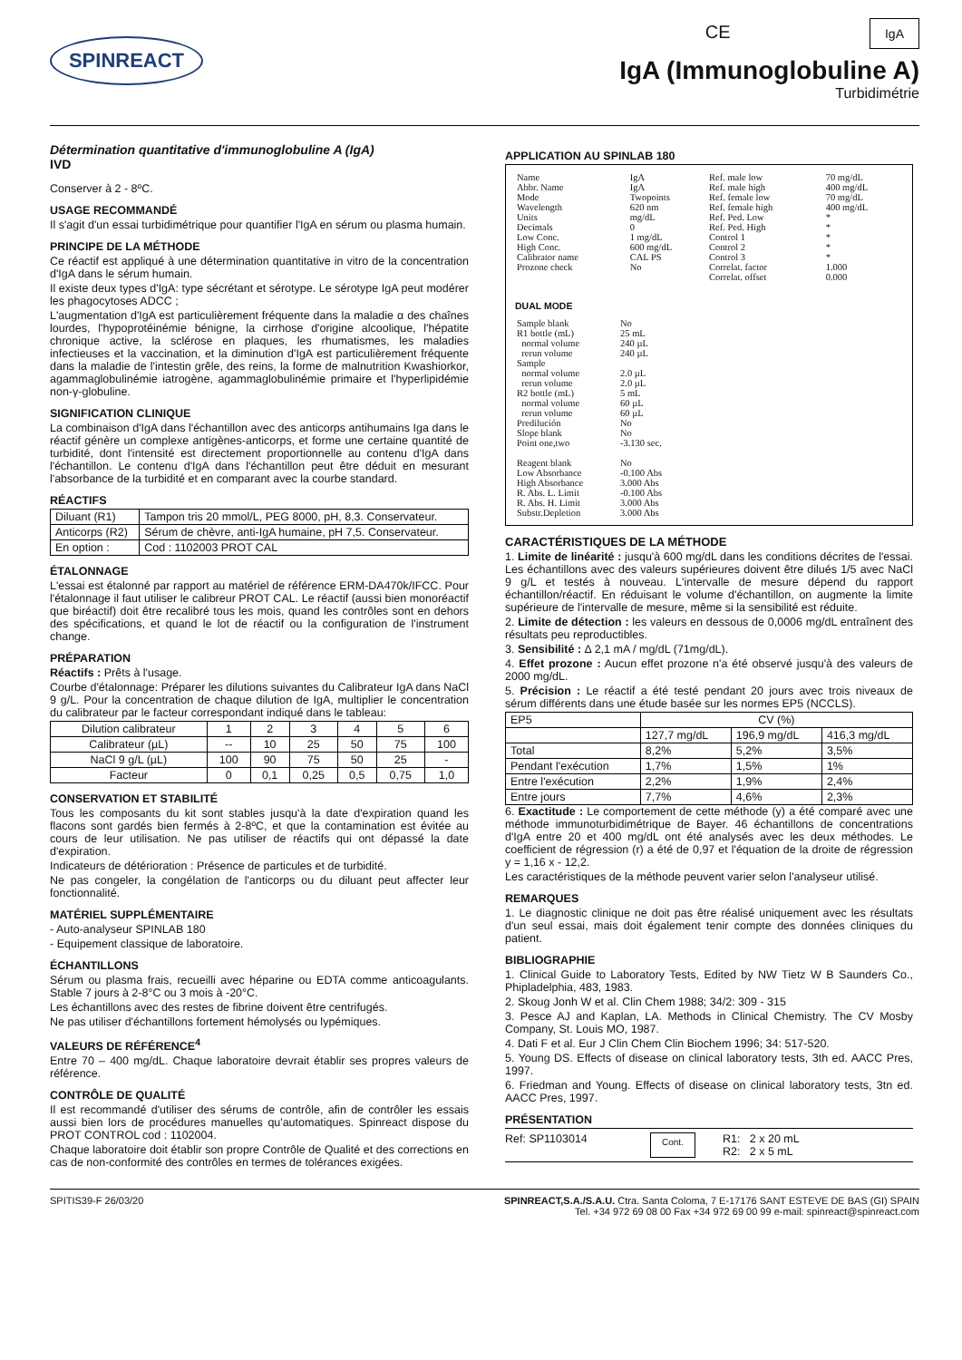SPINREACT
CE IgA
IgA (Immunoglobuline A)
Turbidimétrie
Détermination quantitative d'immunoglobuline A (IgA)
IVD
Conserver à 2 - 8ºC.
USAGE RECOMMANDÉ
Il s'agit d'un essai turbidimétrique pour quantifier l'IgA en sérum ou plasma humain.
PRINCIPE DE LA MÉTHODE
Ce réactif est appliqué à une détermination quantitative in vitro de la concentration d'IgA dans le sérum humain.
Il existe deux types d'IgA: type sécrétant et sérotype. Le sérotype IgA peut modérer les phagocytoses ADCC ;
L'augmentation d'IgA est particulièrement fréquente dans la maladie α des chaînes lourdes, l'hypoprotéinémie bénigne, la cirrhose d'origine alcoolique, l'hépatite chronique active, la sclérose en plaques, les rhumatismes, les maladies infectieuses et la vaccination, et la diminution d'IgA est particulièrement fréquente dans la maladie de l'intestin grêle, des reins, la forme de malnutrition Kwashiorkor, agammaglobulinémie iatrogène, agammaglobulinémie primaire et l'hyperlipidémie non-γ-globuline.
SIGNIFICATION CLINIQUE
La combinaison d'IgA dans l'échantillon avec des anticorps antihumains Iga dans le réactif génère un complexe antigènes-anticorps, et forme une certaine quantité de turbidité, dont l'intensité est directement proportionnelle au contenu d'IgA dans l'échantillon. Le contenu d'IgA dans l'échantillon peut être déduit en mesurant l'absorbance de la turbidité et en comparant avec la courbe standard.
RÉACTIFS
| Diluant (R1) | Tampon tris 20 mmol/L, PEG 8000, pH, 8,3. Conservateur. |
| Anticorps (R2) | Sérum de chèvre, anti-IgA humaine, pH 7,5. Conservateur. |
| En option : | Cod : 1102003 PROT CAL |
ÉTALONNAGE
L'essai est étalonné par rapport au matériel de référence ERM-DA470k/IFCC. Pour l'étalonnage il faut utiliser le calibreur PROT CAL. Le réactif (aussi bien monoréactif que biréactif) doit être recalibré tous les mois, quand les contrôles sont en dehors des spécifications, et quand le lot de réactif ou la configuration de l'instrument change.
PRÉPARATION
Réactifs : Prêts à l'usage.
Courbe d'étalonnage: Préparer les dilutions suivantes du Calibrateur IgA dans NaCl 9 g/L. Pour la concentration de chaque dilution de IgA, multiplier le concentration du calibrateur par le facteur correspondant indiqué dans le tableau:
| Dilution calibrateur | 1 | 2 | 3 | 4 | 5 | 6 |
| Calibrateur (µL) | -- | 10 | 25 | 50 | 75 | 100 |
| NaCl 9 g/L (µL) | 100 | 90 | 75 | 50 | 25 | - |
| Facteur | 0 | 0,1 | 0,25 | 0,5 | 0,75 | 1,0 |
CONSERVATION ET STABILITÉ
Tous les composants du kit sont stables jusqu'à la date d'expiration quand les flacons sont gardés bien fermés à 2-8ºC, et que la contamination est évitée au cours de leur utilisation. Ne pas utiliser de réactifs qui ont dépassé la date d'expiration.
Indicateurs de détérioration : Présence de particules et de turbidité.
Ne pas congeler, la congélation de l'anticorps ou du diluant peut affecter leur fonctionnalité.
MATÉRIEL SUPPLÉMENTAIRE
- Auto-analyseur SPINLAB 180
- Equipement classique de laboratoire.
ÉCHANTILLONS
Sérum ou plasma frais, recueilli avec héparine ou EDTA comme anticoagulants. Stable 7 jours à 2-8°C ou 3 mois à -20°C.
Les échantillons avec des restes de fibrine doivent être centrifugés.
Ne pas utiliser d'échantillons fortement hémolysés ou lypémiques.
VALEURS DE RÉFÉRENCE<sup>4</sup>
Entre 70 – 400 mg/dL. Chaque laboratoire devrait établir ses propres valeurs de référence.
CONTRÔLE DE QUALITÉ
Il est recommandé d'utiliser des sérums de contrôle, afin de contrôler les essais aussi bien lors de procédures manuelles qu'automatiques. Spinreact dispose du PROT CONTROL cod : 1102004.
Chaque laboratoire doit établir son propre Contrôle de Qualité et des corrections en cas de non-conformité des contrôles en termes de tolérances exigées.
APPLICATION AU SPINLAB 180
| Name Abbr. Name Mode Wavelength Units Decimals Low Conc. High Conc. Calibrator name Prozone check | IgA IgA Twopoints 620 nm mg/dL 0 1 mg/dL 600 mg/dL CAL PS No | Ref. male low Ref. male high Ref. female low Ref. female high Ref. Ped. Low Ref. Ped. High Control 1 Control 2 Control 3 Correlat. factor Correlat. offset | 70 mg/dL 400 mg/dL 70 mg/dL 400 mg/dL * * * * * 1.000 0.000 |
DUAL MODE
| Sample blank R1 bottle (mL) normal volume rerun volume Sample normal volume rerun volume R2 bottle (mL) normal volume rerun volume Predilución Slope blank Point one,two Reagent blank Low Absorbance High Absorbance R. Abs. L. Limit R. Abs. H. Limit Substr.Depletion | No 25 mL 240 µL 240 µL 2.0 µL 2.0 µL 5 mL 60 µL 60 µL No No -3.130 sec. No -0.100 Abs 3.000 Abs -0.100 Abs 3.000 Abs 3.000 Abs |
CARACTÉRISTIQUES DE LA MÉTHODE
1. Limite de linéarité : jusqu'à 600 mg/dL dans les conditions décrites de l'essai. Les échantillons avec des valeurs supérieures doivent être dilués 1/5 avec NaCl 9 g/L et testés à nouveau. L'intervalle de mesure dépend du rapport échantillon/réactif. En réduisant le volume d'échantillon, on augmente la limite supérieure de l'intervalle de mesure, même si la sensibilité est réduite.
2. Limite de détection : les valeurs en dessous de 0,0006 mg/dL entraînent des résultats peu reproductibles.
3. Sensibilité : Δ 2,1 mA / mg/dL (71mg/dL).
4. Effet prozone : Aucun effet prozone n'a été observé jusqu'à des valeurs de 2000 mg/dL.
5. Précision : Le réactif a été testé pendant 20 jours avec trois niveaux de sérum différents dans une étude basée sur les normes EP5 (NCCLS).
| EP5 | CV (%) | | |
| | 127,7 mg/dL | 196,9 mg/dL | 416,3 mg/dL |
| Total | 8,2% | 5,2% | 3,5% |
| Pendant l'exécution | 1,7% | 1,5% | 1% |
| Entre l'exécution | 2,2% | 1,9% | 2,4% |
| Entre jours | 7,7% | 4,6% | 2,3% |
6. Exactitude : Le comportement de cette méthode (y) a été comparé avec une méthode immunoturbidimétrique de Bayer. 46 échantillons de concentrations d'IgA entre 20 et 400 mg/dL ont été analysés avec les deux méthodes. Le coefficient de régression (r) a été de 0,97 et l'équation de la droite de régression y = 1,16 x - 12,2.
Les caractéristiques de la méthode peuvent varier selon l'analyseur utilisé.
REMARQUES
1. Le diagnostic clinique ne doit pas être réalisé uniquement avec les résultats d'un seul essai, mais doit également tenir compte des données cliniques du patient.
BIBLIOGRAPHIE
1. Clinical Guide to Laboratory Tests, Edited by NW Tietz W B Saunders Co., Phipladelphia, 483, 1983.
2. Skoug Jonh W et al. Clin Chem 1988; 34/2: 309 - 315
3. Pesce AJ and Kaplan, LA. Methods in Clinical Chemistry. The CV Mosby Company, St. Louis MO, 1987.
4. Dati F et al. Eur J Clin Chem Clin Biochem 1996; 34: 517-520.
5. Young DS. Effects of disease on clinical laboratory tests, 3th ed. AACC Pres, 1997.
6. Friedman and Young. Effects of disease on clinical laboratory tests, 3tn ed. AACC Pres, 1997.
PRÉSENTATION
Ref: SP1103014 Cont. R1: 2 x 20 mL
R2: 2 x 5 mL
SPITIS39-F 26/03/20 SPINREACT,S.A./S.A.U. Ctra. Santa Coloma, 7 E-17176 SANT ESTEVE DE BAS (GI) SPAIN
Tel. +34 972 69 08 00 Fax +34 972 69 00 99 e-mail: spinreact@spinreact.com